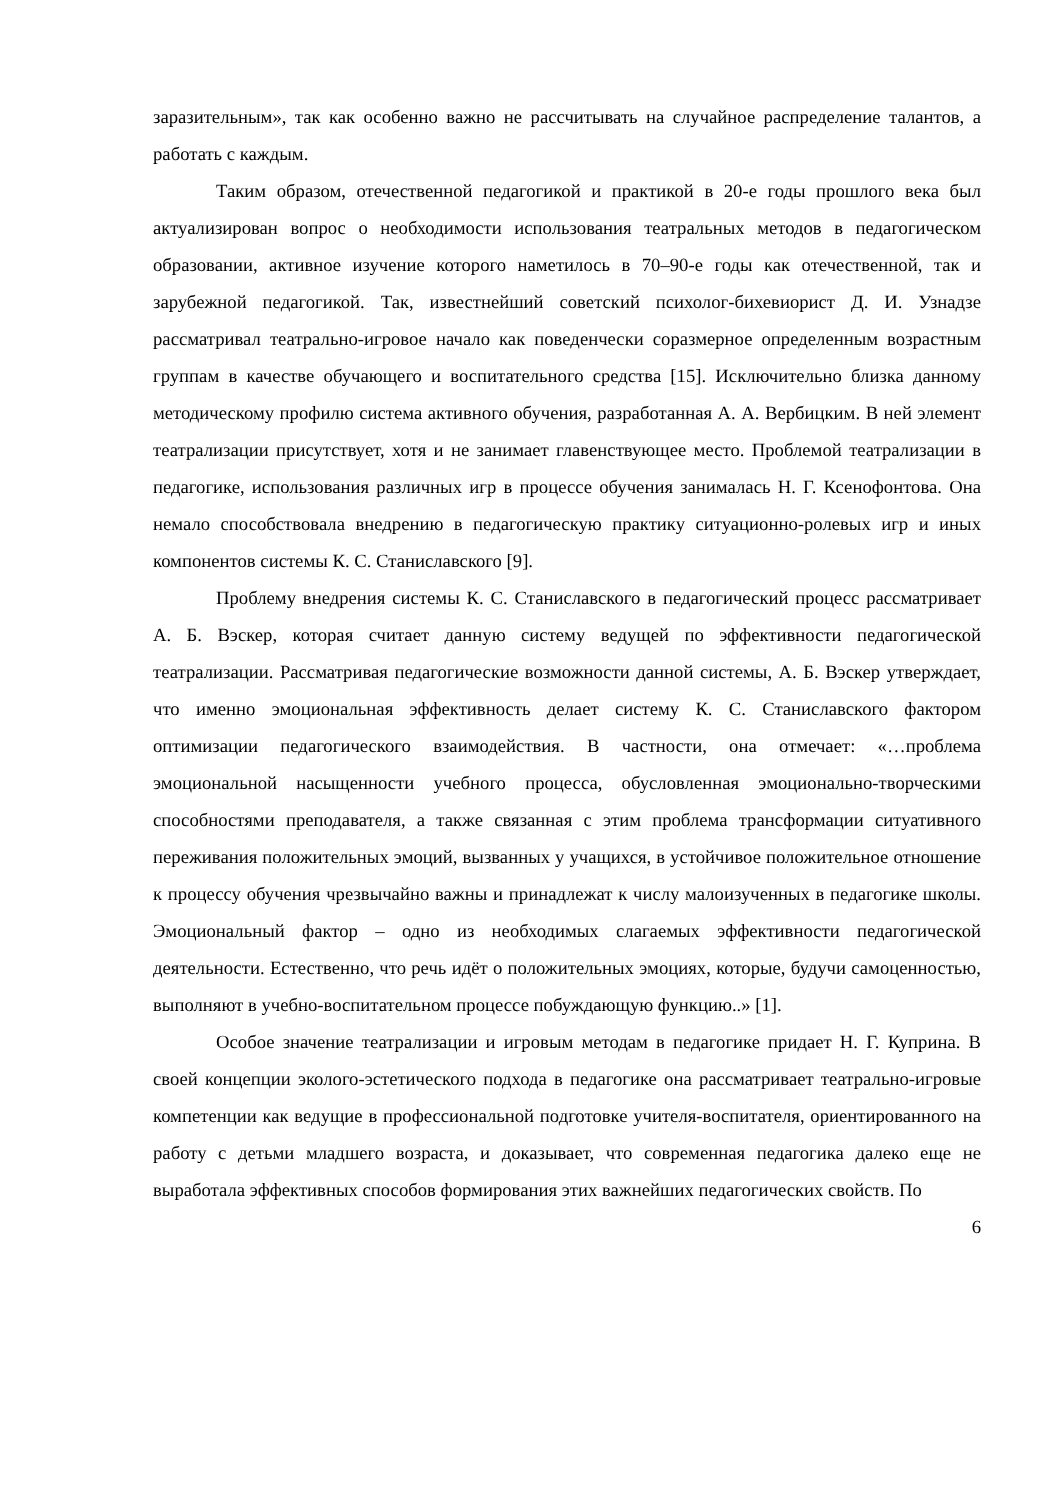заразительным», так как особенно важно не рассчитывать на случайное распределение талантов, а работать с каждым.
Таким образом, отечественной педагогикой и практикой в 20-е годы прошлого века был актуализирован вопрос о необходимости использования театральных методов в педагогическом образовании, активное изучение которого наметилось в 70–90-е годы как отечественной, так и зарубежной педагогикой. Так, известнейший советский психолог-бихевиорист Д. И. Узнадзе рассматривал театрально-игровое начало как поведенчески соразмерное определенным возрастным группам в качестве обучающего и воспитательного средства [15]. Исключительно близка данному методическому профилю система активного обучения, разработанная А. А. Вербицким. В ней элемент театрализации присутствует, хотя и не занимает главенствующее место. Проблемой театрализации в педагогике, использования различных игр в процессе обучения занималась Н. Г. Ксенофонтова. Она немало способствовала внедрению в педагогическую практику ситуационно-ролевых игр и иных компонентов системы К. С. Станиславского [9].
Проблему внедрения системы К. С. Станиславского в педагогический процесс рассматривает А. Б. Вэскер, которая считает данную систему ведущей по эффективности педагогической театрализации. Рассматривая педагогические возможности данной системы, А. Б. Вэскер утверждает, что именно эмоциональная эффективность делает систему К. С. Станиславского фактором оптимизации педагогического взаимодействия. В частности, она отмечает: «…проблема эмоциональной насыщенности учебного процесса, обусловленная эмоционально-творческими способностями преподавателя, а также связанная с этим проблема трансформации ситуативного переживания положительных эмоций, вызванных у учащихся, в устойчивое положительное отношение к процессу обучения чрезвычайно важны и принадлежат к числу малоизученных в педагогике школы. Эмоциональный фактор – одно из необходимых слагаемых эффективности педагогической деятельности. Естественно, что речь идёт о положительных эмоциях, которые, будучи самоценностью, выполняют в учебно-воспитательном процессе побуждающую функцию..» [1].
Особое значение театрализации и игровым методам в педагогике придает Н. Г. Куприна. В своей концепции эколого-эстетического подхода в педагогике она рассматривает театрально-игровые компетенции как ведущие в профессиональной подготовке учителя-воспитателя, ориентированного на работу с детьми младшего возраста, и доказывает, что современная педагогика далеко еще не выработала эффективных способов формирования этих важнейших педагогических свойств. По
6